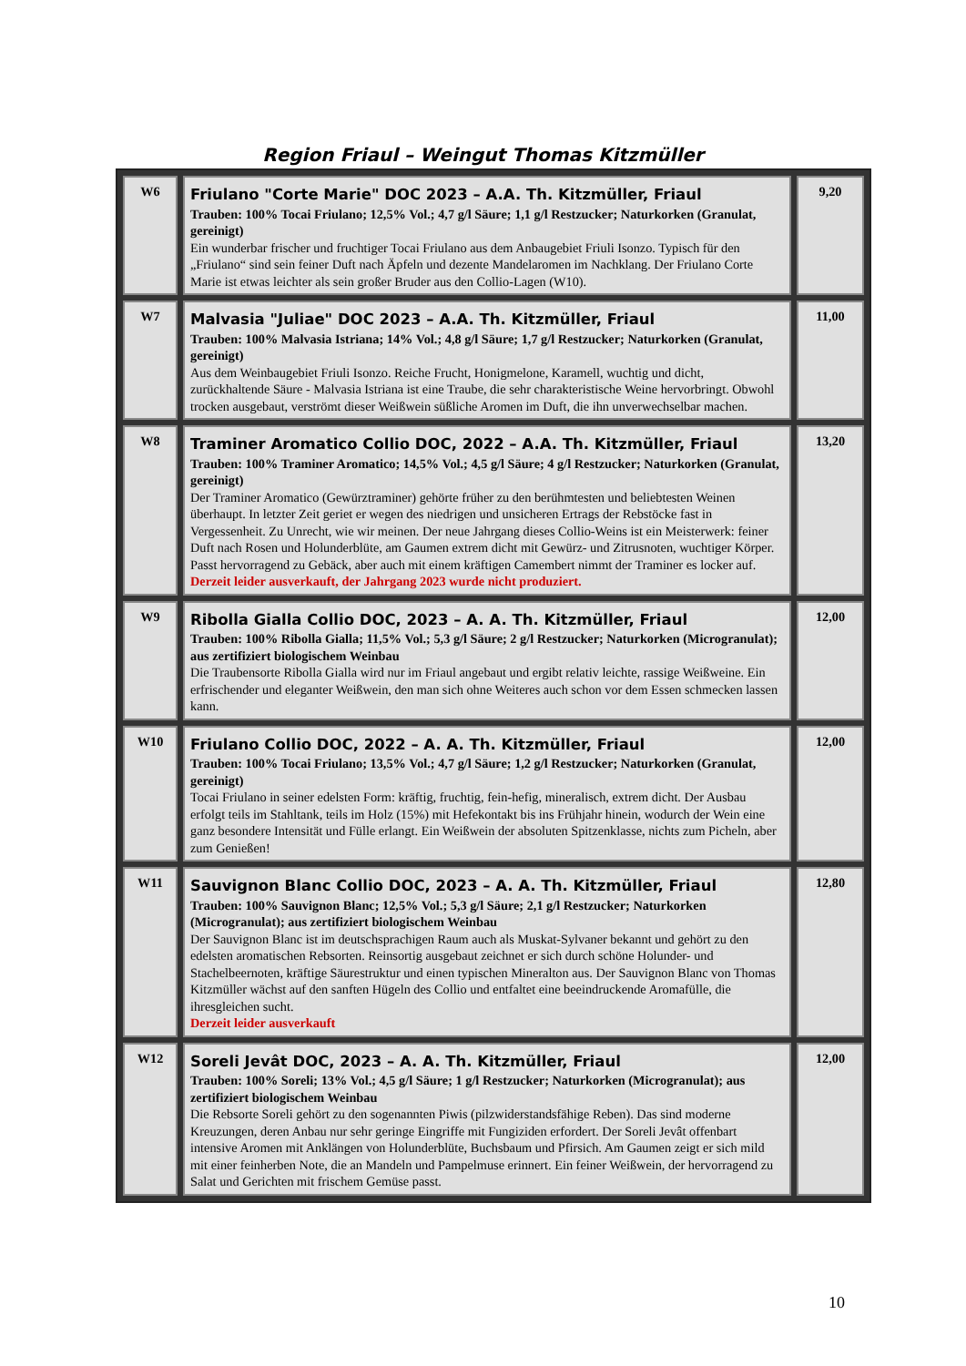Region Friaul – Weingut Thomas Kitzmüller
| W6 | Friulano "Corte Marie" DOC 2023 – A.A. Th. Kitzmüller, Friaul Trauben: 100% Tocai Friulano; 12,5% Vol.; 4,7 g/l Säure; 1,1 g/l Restzucker; Naturkorken (Granulat, gereinigt) Ein wunderbar frischer und fruchtiger Tocai Friulano aus dem Anbaugebiet Friuli Isonzo. Typisch für den „Friulano“ sind sein feiner Duft nach Äpfeln und dezente Mandelaromen im Nachklang. Der Friulano Corte Marie ist etwas leichter als sein großer Bruder aus den Collio-Lagen (W10). | 9,20 |
| W7 | Malvasia "Juliae" DOC 2023 – A.A. Th. Kitzmüller, Friaul Trauben: 100% Malvasia Istriana; 14% Vol.; 4,8 g/l Säure; 1,7 g/l Restzucker; Naturkorken (Granulat, gereinigt) Aus dem Weinbaugebiet Friuli Isonzo. Reiche Frucht, Honigmelone, Karamell, wuchtig und dicht, zurückhaltende Säure - Malvasia Istriana ist eine Traube, die sehr charakteristische Weine hervorbringt. Obwohl trocken ausgebaut, verströmt dieser Weißwein süßliche Aromen im Duft, die ihn unverwechselbar machen. | 11,00 |
| W8 | Traminer Aromatico Collio DOC, 2022 – A.A. Th. Kitzmüller, Friaul Trauben: 100% Traminer Aromatico; 14,5% Vol.; 4,5 g/l Säure; 4 g/l Restzucker; Naturkorken (Granulat, gereinigt) Der Traminer Aromatico (Gewürztraminer) gehörte früher zu den berühmtesten und beliebtesten Weinen überhaupt. In letzter Zeit geriet er wegen des niedrigen und unsicheren Ertrags der Rebstöcke fast in Vergessenheit. Zu Unrecht, wie wir meinen. Der neue Jahrgang dieses Collio-Weins ist ein Meisterwerk: feiner Duft nach Rosen und Holunderblüte, am Gaumen extrem dicht mit Gewürz- und Zitrusnoten, wuchtiger Körper. Passt hervorragend zu Gebäck, aber auch mit einem kräftigen Camembert nimmt der Traminer es locker auf. Derzeit leider ausverkauft, der Jahrgang 2023 wurde nicht produziert. | 13,20 |
| W9 | Ribolla Gialla Collio DOC, 2023 – A. A. Th. Kitzmüller, Friaul Trauben: 100% Ribolla Gialla; 11,5% Vol.; 5,3 g/l Säure; 2 g/l Restzucker; Naturkorken (Microgranulat); aus zertifiziert biologischem Weinbau Die Traubensorte Ribolla Gialla wird nur im Friaul angebaut und ergibt relativ leichte, rassige Weißweine. Ein erfrischender und eleganter Weißwein, den man sich ohne Weiteres auch schon vor dem Essen schmecken lassen kann. | 12,00 |
| W10 | Friulano Collio DOC, 2022 – A. A. Th. Kitzmüller, Friaul Trauben: 100% Tocai Friulano; 13,5% Vol.; 4,7 g/l Säure; 1,2 g/l Restzucker; Naturkorken (Granulat, gereinigt) Tocai Friulano in seiner edelsten Form: kräftig, fruchtig, fein-hefig, mineralisch, extrem dicht. Der Ausbau erfolgt teils im Stahltank, teils im Holz (15%) mit Hefekontakt bis ins Frühjahr hinein, wodurch der Wein eine ganz besondere Intensität und Fülle erlangt. Ein Weißwein der absoluten Spitzenklasse, nichts zum Picheln, aber zum Genießen! | 12,00 |
| W11 | Sauvignon Blanc Collio DOC, 2023 – A. A. Th. Kitzmüller, Friaul Trauben: 100% Sauvignon Blanc; 12,5% Vol.; 5,3 g/l Säure; 2,1 g/l Restzucker; Naturkorken (Microgranulat); aus zertifiziert biologischem Weinbau Der Sauvignon Blanc ist im deutschsprachigen Raum auch als Muskat-Sylvaner bekannt und gehört zu den edelsten aromatischen Rebsorten. Reinsortig ausgebaut zeichnet er sich durch schöne Holunder- und Stachelbeernoten, kräftige Säurestruktur und einen typischen Mineralton aus. Der Sauvignon Blanc von Thomas Kitzmüller wächst auf den sanften Hügeln des Collio und entfaltet eine beeindruckende Aromafülle, die ihresgleichen sucht. Derzeit leider ausverkauft | 12,80 |
| W12 | Soreli Jevât DOC, 2023 – A. A. Th. Kitzmüller, Friaul Trauben: 100% Soreli; 13% Vol.; 4,5 g/l Säure; 1 g/l Restzucker; Naturkorken (Microgranulat); aus zertifiziert biologischem Weinbau Die Rebsorte Soreli gehört zu den sogenannten Piwis (pilzwiderstandsfähige Reben). Das sind moderne Kreuzungen, deren Anbau nur sehr geringe Eingriffe mit Fungiziden erfordert. Der Soreli Jevât offenbart intensive Aromen mit Anklängen von Holunderblüte, Buchsbaum und Pfirsich. Am Gaumen zeigt er sich mild mit einer feinherben Note, die an Mandeln und Pampelmuse erinnert. Ein feiner Weißwein, der hervorragend zu Salat und Gerichten mit frischem Gemüse passt. | 12,00 |
10